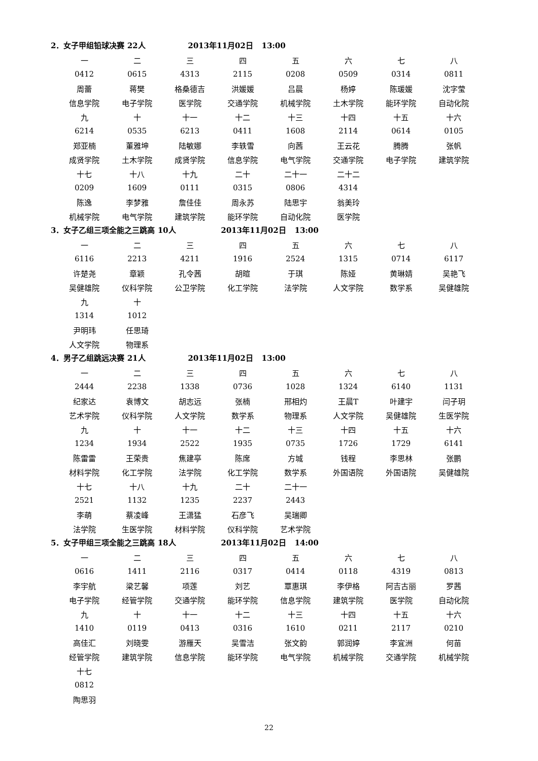2．女子甲组铅球决赛 22人 2013年11月02日 13:00
| 一 | 二 | 三 | 四 | 五 | 六 | 七 | 八 |
| 0412 | 0615 | 4313 | 2115 | 0208 | 0509 | 0314 | 0811 |
| 周蕾 | 蒋樊 | 格桑德吉 | 洪媛媛 | 吕晨 | 杨婷 | 陈瑗媛 | 沈字莹 |
| 信息学院 | 电子学院 | 医学院 | 交通学院 | 机械学院 | 土木学院 | 能环学院 | 自动化院 |
| 九 | 十 | 十一 | 十二 | 十三 | 十四 | 十五 | 十六 |
| 6214 | 0535 | 6213 | 0411 | 1608 | 2114 | 0614 | 0105 |
| 郑亚楠 | 董雅坤 | 陆敏娜 | 李轶雪 | 向茜 | 王云花 | 腾腾 | 张帆 |
| 成贤学院 | 土木学院 | 成贤学院 | 信息学院 | 电气学院 | 交通学院 | 电子学院 | 建筑学院 |
| 十七 | 十八 | 十九 | 二十 | 二十一 | 二十二 | | |
| 0209 | 1609 | 0111 | 0315 | 0806 | 4314 | | |
| 陈逸 | 李梦雅 | 詹佳佳 | 周永苏 | 陆思宇 | 翁美玲 | | |
| 机械学院 | 电气学院 | 建筑学院 | 能环学院 | 自动化院 | 医学院 | | |
3．女子乙组三项全能之三跳高 10人 2013年11月02日 13:00
| 一 | 二 | 三 | 四 | 五 | 六 | 七 | 八 |
| 6116 | 2213 | 4211 | 1916 | 2524 | 1315 | 0714 | 6117 |
| 许楚尧 | 章颖 | 孔令茜 | 胡暄 | 于琪 | 陈娅 | 黄琳婧 | 吴艳飞 |
| 吴健雄院 | 仪科学院 | 公卫学院 | 化工学院 | 法学院 | 人文学院 | 数学系 | 吴健雄院 |
| 九 | 十 | | | | | | |
| 1314 | 1012 | | | | | | |
| 尹明玮 | 任思琦 | | | | | | |
| 人文学院 | 物理系 | | | | | | |
4．男子乙组跳远决赛 21人 2013年11月02日 13:00
| 一 | 二 | 三 | 四 | 五 | 六 | 七 | 八 |
| 2444 | 2238 | 1338 | 0736 | 1028 | 1324 | 6140 | 1131 |
| 纪家达 | 袁博文 | 胡志远 | 张楠 | 邢相灼 | 王晨T | 叶建宇 | 闫子玥 |
| 艺术学院 | 仪科学院 | 人文学院 | 数学系 | 物理系 | 人文学院 | 吴健雄院 | 生医学院 |
| 九 | 十 | 十一 | 十二 | 十三 | 十四 | 十五 | 十六 |
| 1234 | 1934 | 2522 | 1935 | 0735 | 1726 | 1729 | 6141 |
| 陈雷雷 | 王荣贵 | 焦建亭 | 陈席 | 方城 | 钱程 | 李思林 | 张鹏 |
| 材料学院 | 化工学院 | 法学院 | 化工学院 | 数学系 | 外国语院 | 外国语院 | 吴健雄院 |
| 十七 | 十八 | 十九 | 二十 | 二十一 | | | |
| 2521 | 1132 | 1235 | 2237 | 2443 | | | |
| 李萌 | 蔡凌峰 | 王潇猛 | 石彦飞 | 吴瑞卿 | | | |
| 法学院 | 生医学院 | 材料学院 | 仪科学院 | 艺术学院 | | | |
5．女子甲组三项全能之三跳高 18人 2013年11月02日 14:00
| 一 | 二 | 三 | 四 | 五 | 六 | 七 | 八 |
| 0616 | 1411 | 2116 | 0317 | 0414 | 0118 | 4319 | 0813 |
| 李宇航 | 梁艺馨 | 项莲 | 刘艺 | 覃惠琪 | 李伊格 | 阿吉古丽 | 罗茜 |
| 电子学院 | 经管学院 | 交通学院 | 能环学院 | 信息学院 | 建筑学院 | 医学院 | 自动化院 |
| 九 | 十 | 十一 | 十二 | 十三 | 十四 | 十五 | 十六 |
| 1410 | 0119 | 0413 | 0316 | 1610 | 0211 | 2117 | 0210 |
| 高佳汇 | 刘晓雯 | 游雁天 | 吴雪洁 | 张文韵 | 郭润婷 | 李宜洲 | 何苗 |
| 经管学院 | 建筑学院 | 信息学院 | 能环学院 | 电气学院 | 机械学院 | 交通学院 | 机械学院 |
| 十七 | | | | | | | |
| 0812 | | | | | | | |
| 陶思羽 | | | | | | | |
22